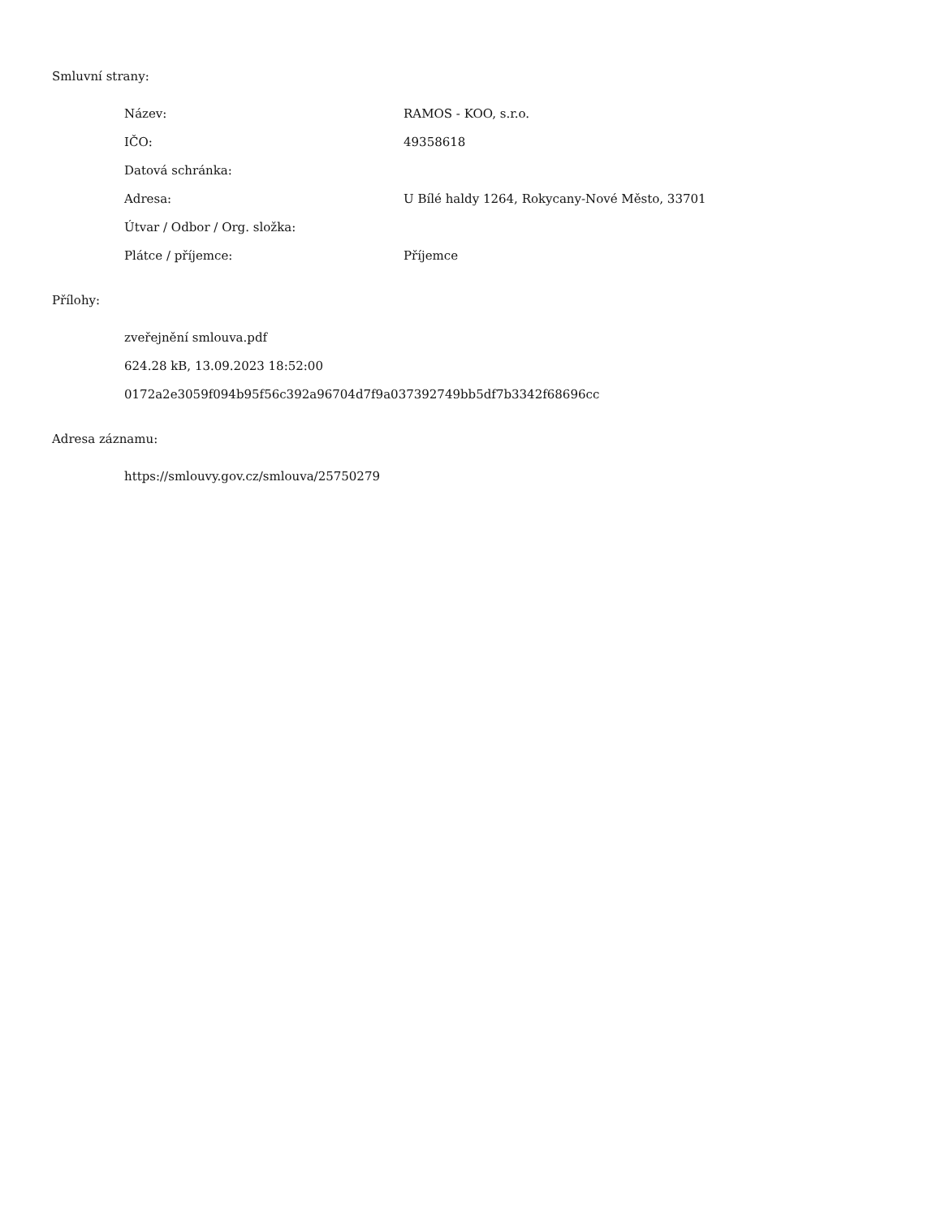Smluvní strany:
| Název: | RAMOS - KOO, s.r.o. |
| IČO: | 49358618 |
| Datová schránka: | |
| Adresa: | U Bílé haldy 1264, Rokycany-Nové Město, 33701 |
| Útvar / Odbor / Org. složka: | |
| Plátce / příjemce: | Příjemce |
Přílohy:
zveřejnění smlouva.pdf
624.28 kB, 13.09.2023 18:52:00
0172a2e3059f094b95f56c392a96704d7f9a037392749bb5df7b3342f68696cc
Adresa záznamu:
https://smlouvy.gov.cz/smlouva/25750279